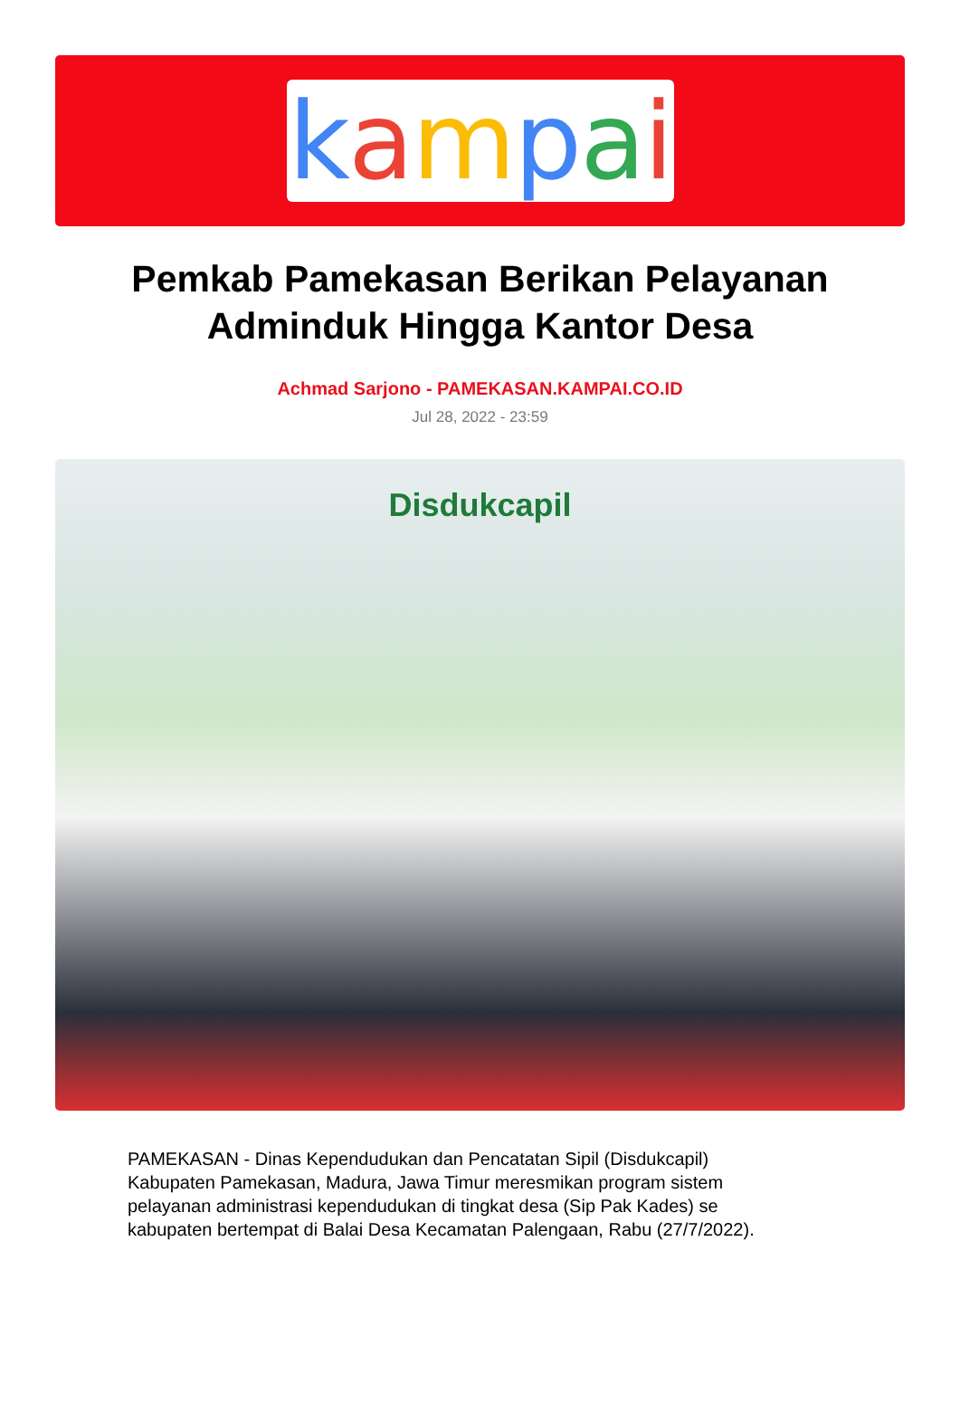kampai
Pemkab Pamekasan Berikan Pelayanan Adminduk Hingga Kantor Desa
Achmad Sarjono - PAMEKASAN.KAMPAI.CO.ID
Jul 28, 2022 - 23:59
Disdukcapil
PAMEKASAN - Dinas Kependudukan dan Pencatatan Sipil (Disdukcapil) Kabupaten Pamekasan, Madura, Jawa Timur meresmikan program sistem pelayanan administrasi kependudukan di tingkat desa (Sip Pak Kades) se kabupaten bertempat di Balai Desa Kecamatan Palengaan, Rabu (27/7/2022).